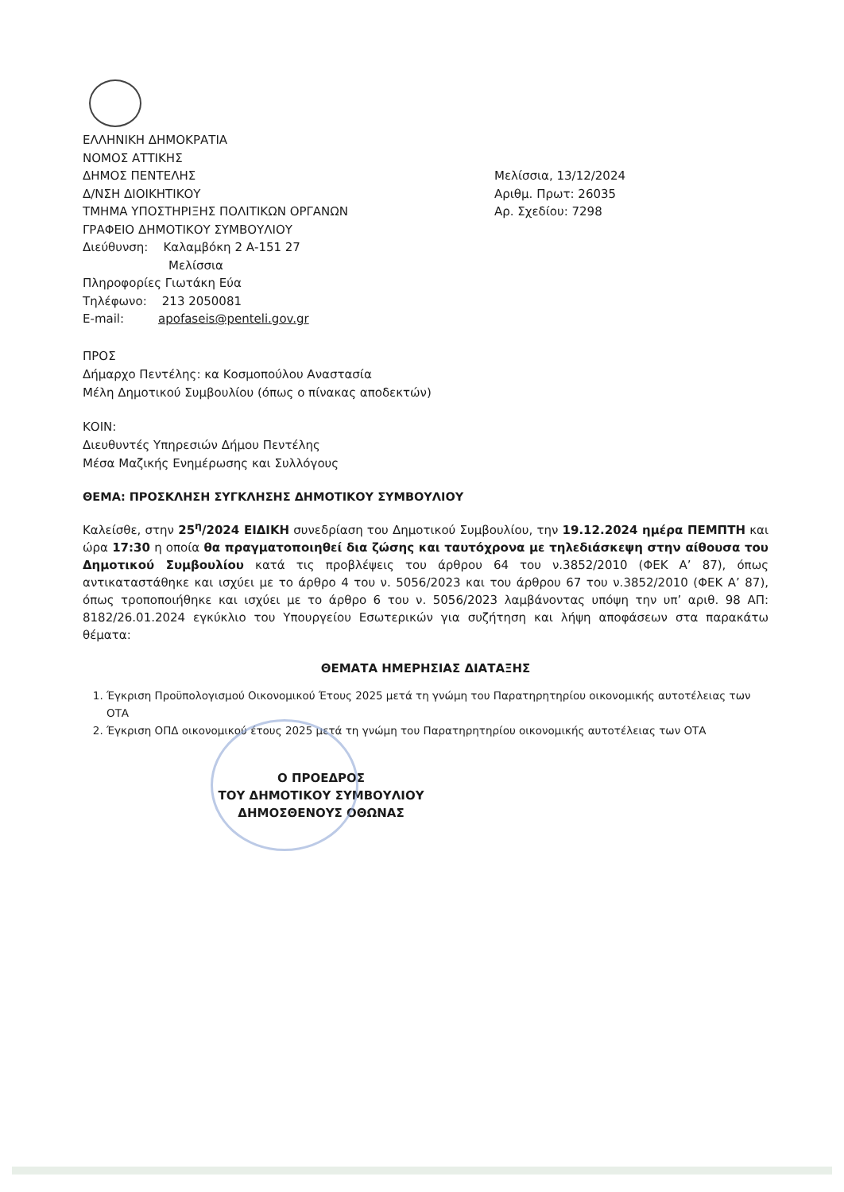ΕΛΛΗΝΙΚΗ ΔΗΜΟΚΡΑΤΙΑ
ΝΟΜΟΣ ΑΤΤΙΚΗΣ
ΔΗΜΟΣ ΠΕΝΤΕΛΗΣ
Δ/ΝΣΗ ΔΙΟΙΚΗΤΙΚΟΥ
ΤΜΗΜΑ ΥΠΟΣΤΗΡΙΞΗΣ ΠΟΛΙΤΙΚΩΝ ΟΡΓΑΝΩΝ
ΓΡΑΦΕΙΟ ΔΗΜΟΤΙΚΟΥ ΣΥΜΒΟΥΛΙΟΥ
Διεύθυνση: Καλαμβόκη 2 Α-151 27
Μελίσσια
Πληροφορίες Γιωτάκη Εύα
Τηλέφωνο: 213 2050081
E-mail: apofaseis@penteli.gov.gr
Μελίσσια, 13/12/2024
Αριθμ. Πρωτ: 26035
Αρ. Σχεδίου: 7298
ΠΡΟΣ
Δήμαρχο Πεντέλης: κα Κοσμοπούλου Αναστασία
Μέλη Δημοτικού Συμβουλίου (όπως ο πίνακας αποδεκτών)
ΚΟΙΝ:
Διευθυντές Υπηρεσιών Δήμου Πεντέλης
Μέσα Μαζικής Ενημέρωσης και Συλλόγους
ΘΕΜΑ: ΠΡΟΣΚΛΗΣΗ ΣΥΓΚΛΗΣΗΣ ΔΗΜΟΤΙΚΟΥ ΣΥΜΒΟΥΛΙΟΥ
Καλείσθε, στην 25<sup>η</sup>/2024 ΕΙΔΙΚΗ συνεδρίαση του Δημοτικού Συμβουλίου, την 19.12.2024 ημέρα ΠΕΜΠΤΗ και ώρα 17:30 η οποία θα πραγματοποιηθεί δια ζώσης και ταυτόχρονα με τηλεδιάσκεψη στην αίθουσα του Δημοτικού Συμβουλίου κατά τις προβλέψεις του άρθρου 64 του ν.3852/2010 (ΦΕΚ Α’ 87), όπως αντικαταστάθηκε και ισχύει με το άρθρο 4 του ν. 5056/2023 και του άρθρου 67 του ν.3852/2010 (ΦΕΚ Α’ 87), όπως τροποποιήθηκε και ισχύει με το άρθρο 6 του ν. 5056/2023 λαμβάνοντας υπόψη την υπ’ αριθ. 98 ΑΠ: 8182/26.01.2024 εγκύκλιο του Υπουργείου Εσωτερικών για συζήτηση και λήψη αποφάσεων στα παρακάτω θέματα:
ΘΕΜΑΤΑ ΗΜΕΡΗΣΙΑΣ ΔΙΑΤΑΞΗΣ
1. Έγκριση Προϋπολογισμού Οικονομικού Έτους 2025 μετά τη γνώμη του Παρατηρητηρίου οικονομικής αυτοτέλειας των ΟΤΑ
2. Έγκριση ΟΠΔ οικονομικού έτους 2025 μετά τη γνώμη του Παρατηρητηρίου οικονομικής αυτοτέλειας των ΟΤΑ
Ο ΠΡΟΕΔΡΟΣ
ΤΟΥ ΔΗΜΟΤΙΚΟΥ ΣΥΜΒΟΥΛΙΟΥ
ΔΗΜΟΣΘΕΝΟΥΣ ΟΘΩΝΑΣ